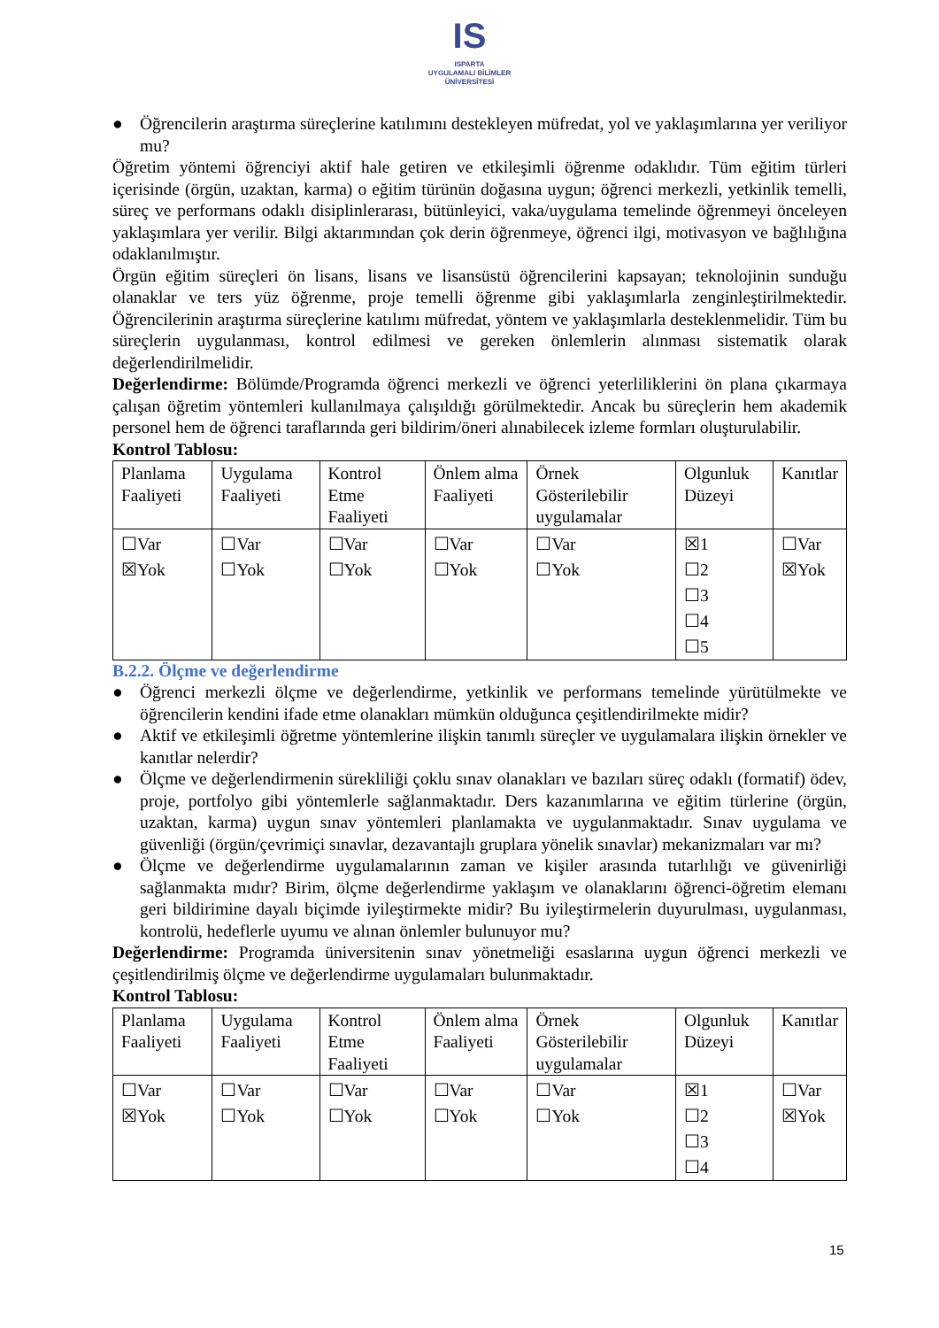IS
ISPARTA
UYGULAMALI BİLİMLER
ÜNİVERSİTESİ
● Öğrencilerin araştırma süreçlerine katılımını destekleyen müfredat, yol ve yaklaşımlarına yer veriliyor mu?
Öğretim yöntemi öğrenciyi aktif hale getiren ve etkileşimli öğrenme odaklıdır. Tüm eğitim türleri içerisinde (örgün, uzaktan, karma) o eğitim türünün doğasına uygun; öğrenci merkezli, yetkinlik temelli, süreç ve performans odaklı disiplinlerarası, bütünleyici, vaka/uygulama temelinde öğrenmeyi önceleyen yaklaşımlara yer verilir. Bilgi aktarımından çok derin öğrenmeye, öğrenci ilgi, motivasyon ve bağlılığına odaklanılmıştır.
Örgün eğitim süreçleri ön lisans, lisans ve lisansüstü öğrencilerini kapsayan; teknolojinin sunduğu olanaklar ve ters yüz öğrenme, proje temelli öğrenme gibi yaklaşımlarla zenginleştirilmektedir. Öğrencilerinin araştırma süreçlerine katılımı müfredat, yöntem ve yaklaşımlarla desteklenmelidir. Tüm bu süreçlerin uygulanması, kontrol edilmesi ve gereken önlemlerin alınması sistematik olarak değerlendirilmelidir.
Değerlendirme: Bölümde/Programda öğrenci merkezli ve öğrenci yeterliliklerini ön plana çıkarmaya çalışan öğretim yöntemleri kullanılmaya çalışıldığı görülmektedir. Ancak bu süreçlerin hem akademik personel hem de öğrenci taraflarında geri bildirim/öneri alınabilecek izleme formları oluşturulabilir.
Kontrol Tablosu:
| Planlama Faaliyeti | Uygulama Faaliyeti | Kontrol Etme Faaliyeti | Önlem alma Faaliyeti | Örnek Gösterilebilir uygulamalar | Olgunluk Düzeyi | Kanıtlar |
| ☐Var ☒Yok | ☐Var ☐Yok | ☐Var ☐Yok | ☐Var ☐Yok | ☐Var ☐Yok | ☒1 ☐2 ☐3 ☐4 ☐5 | ☐Var ☒Yok |
B.2.2. Ölçme ve değerlendirme
● Öğrenci merkezli ölçme ve değerlendirme, yetkinlik ve performans temelinde yürütülmekte ve öğrencilerin kendini ifade etme olanakları mümkün olduğunca çeşitlendirilmekte midir?
● Aktif ve etkileşimli öğretme yöntemlerine ilişkin tanımlı süreçler ve uygulamalara ilişkin örnekler ve kanıtlar nelerdir?
● Ölçme ve değerlendirmenin sürekliliği çoklu sınav olanakları ve bazıları süreç odaklı (formatif) ödev, proje, portfolyo gibi yöntemlerle sağlanmaktadır. Ders kazanımlarına ve eğitim türlerine (örgün, uzaktan, karma) uygun sınav yöntemleri planlamakta ve uygulanmaktadır. Sınav uygulama ve güvenliği (örgün/çevrimiçi sınavlar, dezavantajlı gruplara yönelik sınavlar) mekanizmaları var mı?
● Ölçme ve değerlendirme uygulamalarının zaman ve kişiler arasında tutarlılığı ve güvenirliği sağlanmakta mıdır? Birim, ölçme değerlendirme yaklaşım ve olanaklarını öğrenci-öğretim elemanı geri bildirimine dayalı biçimde iyileştirmekte midir? Bu iyileştirmelerin duyurulması, uygulanması, kontrolü, hedeflerle uyumu ve alınan önlemler bulunuyor mu?
Değerlendirme: Programda üniversitenin sınav yönetmeliği esaslarına uygun öğrenci merkezli ve çeşitlendirilmiş ölçme ve değerlendirme uygulamaları bulunmaktadır.
Kontrol Tablosu:
| Planlama Faaliyeti | Uygulama Faaliyeti | Kontrol Etme Faaliyeti | Önlem alma Faaliyeti | Örnek Gösterilebilir uygulamalar | Olgunluk Düzeyi | Kanıtlar |
| ☐Var ☒Yok | ☐Var ☐Yok | ☐Var ☐Yok | ☐Var ☐Yok | ☐Var ☐Yok | ☒1 ☐2 ☐3 ☐4 | ☐Var ☒Yok |
15